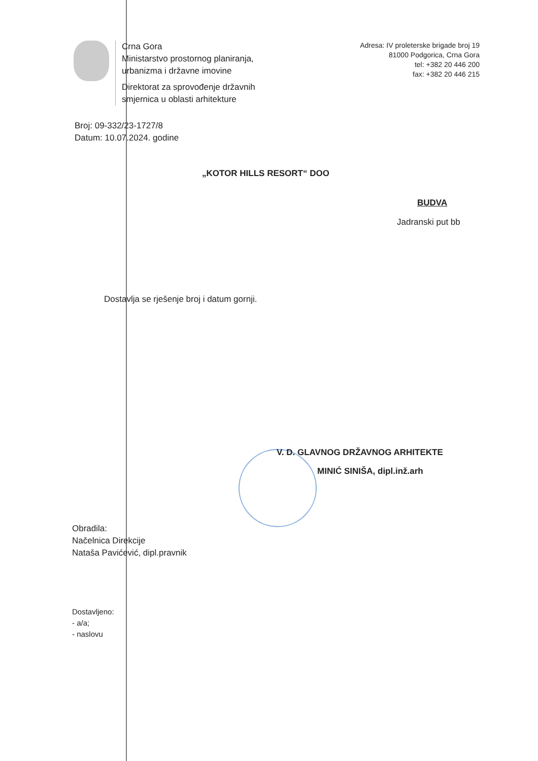Crna Gora
Ministarstvo prostornog planiranja,
urbanizma i državne imovine
Direktorat za sprovođenje državnih
smjernica u oblasti arhitekture
Adresa: IV proleterske brigade broj 19
81000 Podgorica, Crna Gora
tel: +382 20 446 200
fax: +382 20 446 215
Broj: 09-332/23-1727/8
Datum: 10.07.2024. godine
„KOTOR HILLS RESORT“ DOO
BUDVA
Jadranski put bb
Dostavlja se rješenje broj i datum gornji.
V. D. GLAVNOG DRŽAVNOG ARHITEKTE
MINIĆ SINIŠA, dipl.inž.arh
Obradila:
Načelnica Direkcije
Nataša Pavićević, dipl.pravnik
Dostavljeno:
- a/a;
- naslovu